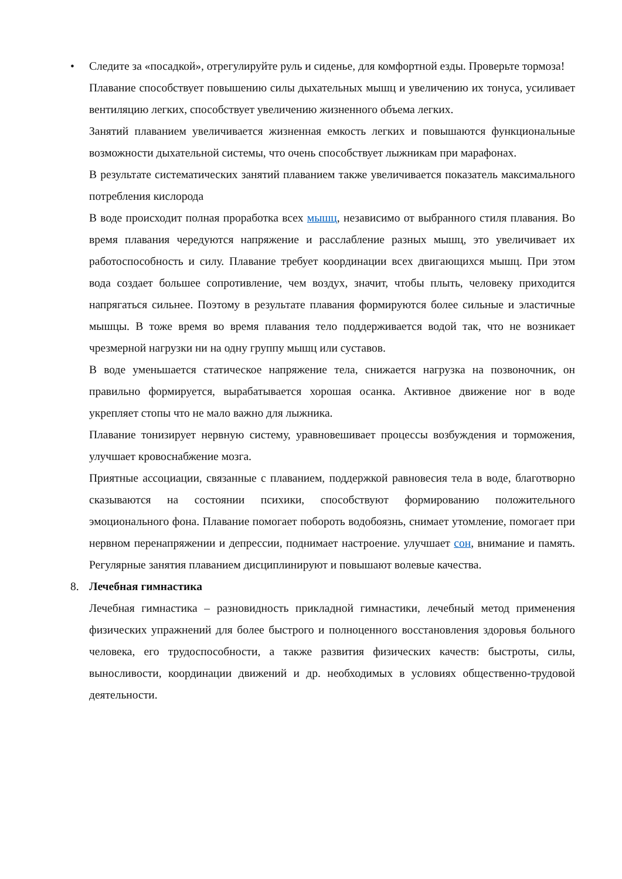• Следите за «посадкой», отрегулируйте руль и сиденье, для комфортной езды. Проверьте тормоза!
Плавание способствует повышению силы дыхательных мышц и увеличению их тонуса, усиливает вентиляцию легких, способствует увеличению жизненного объема легких.
Занятий плаванием увеличивается жизненная емкость легких и повышаются функциональные возможности дыхательной системы, что очень способствует лыжникам при марафонах.
В результате систематических занятий плаванием также увеличивается показатель максимального потребления кислорода
В воде происходит полная проработка всех мышц, независимо от выбранного стиля плавания. Во время плавания чередуются напряжение и расслабление разных мышц, это увеличивает их работоспособность и силу. Плавание требует координации всех двигающихся мышц. При этом вода создает большее сопротивление, чем воздух, значит, чтобы плыть, человеку приходится напрягаться сильнее. Поэтому в результате плавания формируются более сильные и эластичные мышцы. В тоже время во время плавания тело поддерживается водой так, что не возникает чрезмерной нагрузки ни на одну группу мышц или суставов.
В воде уменьшается статическое напряжение тела, снижается нагрузка на позвоночник, он правильно формируется, вырабатывается хорошая осанка. Активное движение ног в воде укрепляет стопы что не мало важно для лыжника.
Плавание тонизирует нервную систему, уравновешивает процессы возбуждения и торможения, улучшает кровоснабжение мозга.
Приятные ассоциации, связанные с плаванием, поддержкой равновесия тела в воде, благотворно сказываются на состоянии психики, способствуют формированию положительного эмоционального фона. Плавание помогает побороть водобоязнь, снимает утомление, помогает при нервном перенапряжении и депрессии, поднимает настроение. улучшает сон, внимание и память. Регулярные занятия плаванием дисциплинируют и повышают волевые качества.
8. Лечебная гимнастика
Лечебная гимнастика – разновидность прикладной гимнастики, лечебный метод применения физических упражнений для более быстрого и полноценного восстановления здоровья больного человека, его трудоспособности, а также развития физических качеств: быстроты, силы, выносливости, координации движений и др. необходимых в условиях общественно-трудовой деятельности.